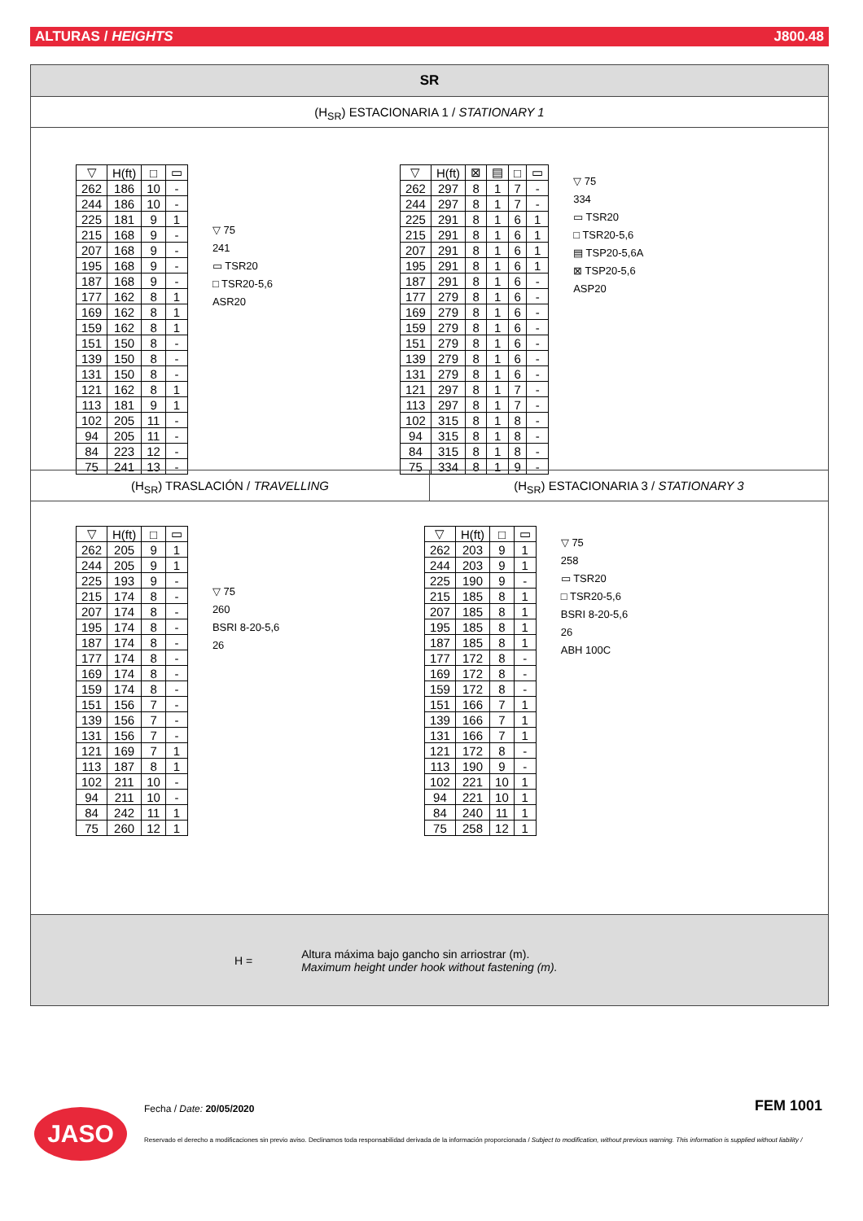ALTURAS / HEIGHTS J800.48
SR
(H<sub>SR</sub>) ESTACIONARIA 1 / STATIONARY 1
| ▽ | H(ft) | □ | ▭ |
| --- | --- | --- | --- |
| 262 | 186 | 10 | - |
| 244 | 186 | 10 | - |
| 225 | 181 | 9 | 1 |
| 215 | 168 | 9 | - |
| 207 | 168 | 9 | - |
| 195 | 168 | 9 | - |
| 187 | 168 | 9 | - |
| 177 | 162 | 8 | 1 |
| 169 | 162 | 8 | 1 |
| 159 | 162 | 8 | 1 |
| 151 | 150 | 8 | - |
| 139 | 150 | 8 | - |
| 131 | 150 | 8 | - |
| 121 | 162 | 8 | 1 |
| 113 | 181 | 9 | 1 |
| 102 | 205 | 11 | - |
| 94 | 205 | 11 | - |
| 84 | 223 | 12 | - |
| 75 | 241 | 13 | - |
▽ 75
241
▭ TSR20
□ TSR20-5,6
ASR20
| ▽ | H(ft) | ⊠ | ▤ | □ | ▭ |
| --- | --- | --- | --- | --- | --- |
| 262 | 297 | 8 | 1 | 7 | - |
| 244 | 297 | 8 | 1 | 7 | - |
| 225 | 291 | 8 | 1 | 6 | 1 |
| 215 | 291 | 8 | 1 | 6 | 1 |
| 207 | 291 | 8 | 1 | 6 | 1 |
| 195 | 291 | 8 | 1 | 6 | 1 |
| 187 | 291 | 8 | 1 | 6 | - |
| 177 | 279 | 8 | 1 | 6 | - |
| 169 | 279 | 8 | 1 | 6 | - |
| 159 | 279 | 8 | 1 | 6 | - |
| 151 | 279 | 8 | 1 | 6 | - |
| 139 | 279 | 8 | 1 | 6 | - |
| 131 | 279 | 8 | 1 | 6 | - |
| 121 | 297 | 8 | 1 | 7 | - |
| 113 | 297 | 8 | 1 | 7 | - |
| 102 | 315 | 8 | 1 | 8 | - |
| 94 | 315 | 8 | 1 | 8 | - |
| 84 | 315 | 8 | 1 | 8 | - |
| 75 | 334 | 8 | 1 | 9 | - |
▽ 75
334
▭ TSR20
□ TSR20-5,6
▤ TSP20-5,6A
⊠ TSP20-5,6
ASP20
(H<sub>SR</sub>) TRASLACIÓN / TRAVELLING (H<sub>SR</sub>) ESTACIONARIA 3 / STATIONARY 3
| ▽ | H(ft) | □ | ▭ |
| --- | --- | --- | --- |
| 262 | 205 | 9 | 1 |
| 244 | 205 | 9 | 1 |
| 225 | 193 | 9 | - |
| 215 | 174 | 8 | - |
| 207 | 174 | 8 | - |
| 195 | 174 | 8 | - |
| 187 | 174 | 8 | - |
| 177 | 174 | 8 | - |
| 169 | 174 | 8 | - |
| 159 | 174 | 8 | - |
| 151 | 156 | 7 | - |
| 139 | 156 | 7 | - |
| 131 | 156 | 7 | - |
| 121 | 169 | 7 | 1 |
| 113 | 187 | 8 | 1 |
| 102 | 211 | 10 | - |
| 94 | 211 | 10 | - |
| 84 | 242 | 11 | 1 |
| 75 | 260 | 12 | 1 |
▽ 75
260
BSRI 8-20-5,6
26
| ▽ | H(ft) | □ | ▭ |
| --- | --- | --- | --- |
| 262 | 203 | 9 | 1 |
| 244 | 203 | 9 | 1 |
| 225 | 190 | 9 | - |
| 215 | 185 | 8 | 1 |
| 207 | 185 | 8 | 1 |
| 195 | 185 | 8 | 1 |
| 187 | 185 | 8 | 1 |
| 177 | 172 | 8 | - |
| 169 | 172 | 8 | - |
| 159 | 172 | 8 | - |
| 151 | 166 | 7 | 1 |
| 139 | 166 | 7 | 1 |
| 131 | 166 | 7 | 1 |
| 121 | 172 | 8 | - |
| 113 | 190 | 9 | - |
| 102 | 221 | 10 | 1 |
| 94 | 221 | 10 | 1 |
| 84 | 240 | 11 | 1 |
| 75 | 258 | 12 | 1 |
▽ 75
258
▭ TSR20
□ TSR20-5,6
BSRI 8-20-5,6
26
ABH 100C
H = Altura máxima bajo gancho sin arriostrar (m).
Maximum height under hook without fastening (m).
JASO Fecha / Date: 20/05/2020 FEM 1001
Reservado el derecho a modificaciones sin previo aviso. Declinamos toda responsabilidad derivada de la información proporcionada / Subject to modification, without previous warning. This information is supplied without liability /